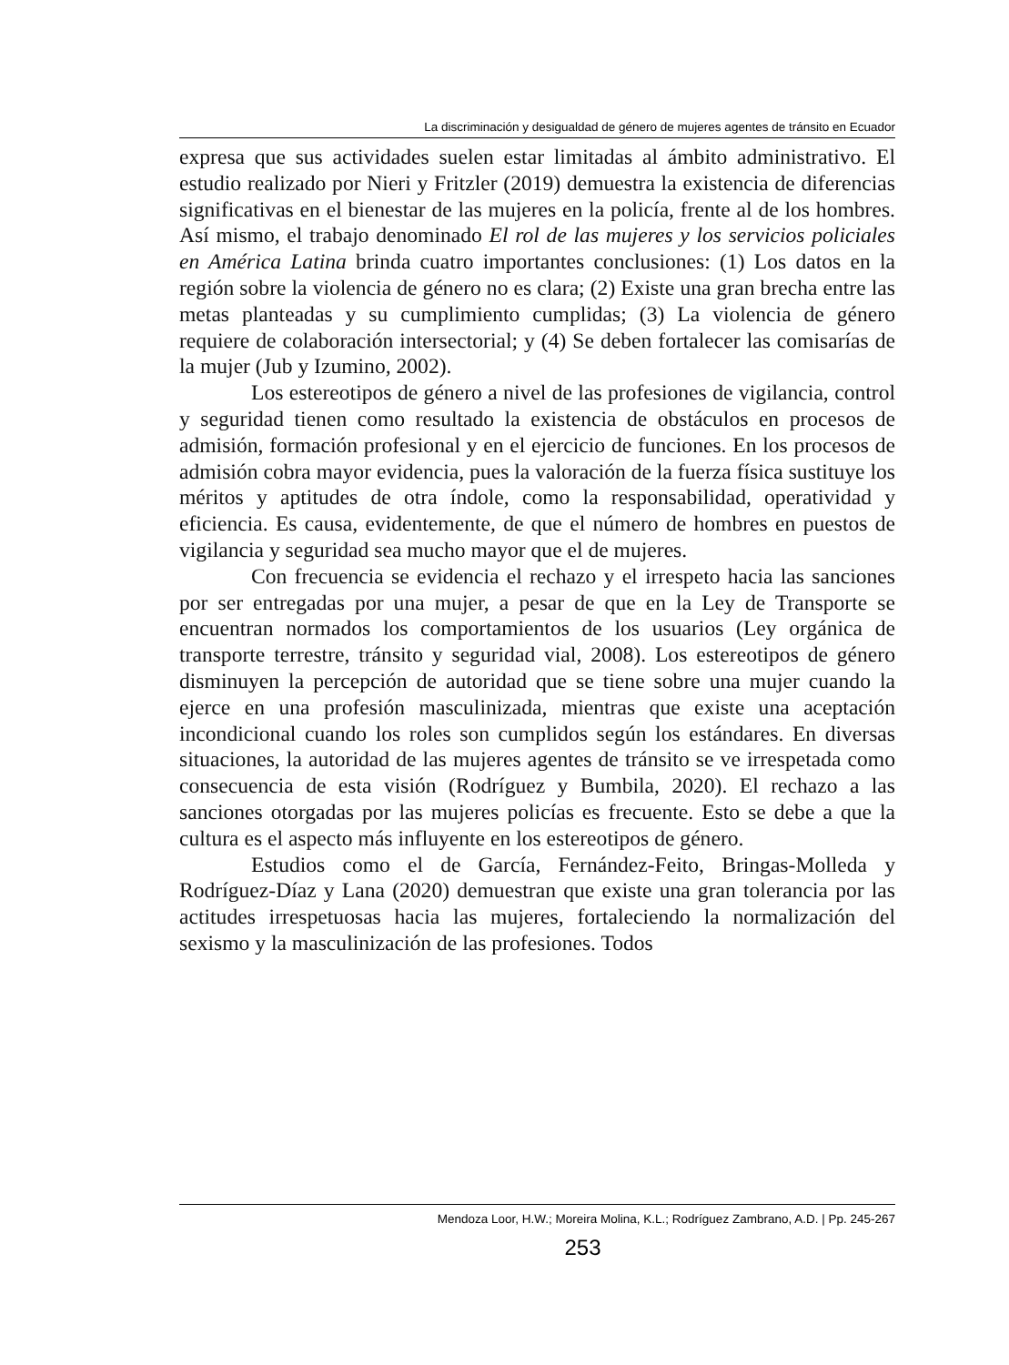La discriminación y desigualdad de género de mujeres agentes de tránsito en Ecuador
expresa que sus actividades suelen estar limitadas al ámbito administrativo. El estudio realizado por Nieri y Fritzler (2019) demuestra la existencia de diferencias significativas en el bienestar de las mujeres en la policía, frente al de los hombres. Así mismo, el trabajo denominado El rol de las mujeres y los servicios policiales en América Latina brinda cuatro importantes conclusiones: (1) Los datos en la región sobre la violencia de género no es clara; (2) Existe una gran brecha entre las metas planteadas y su cumplimiento cumplidas; (3) La violencia de género requiere de colaboración intersectorial; y (4) Se deben fortalecer las comisarías de la mujer (Jub y Izumino, 2002).
Los estereotipos de género a nivel de las profesiones de vigilancia, control y seguridad tienen como resultado la existencia de obstáculos en procesos de admisión, formación profesional y en el ejercicio de funciones. En los procesos de admisión cobra mayor evidencia, pues la valoración de la fuerza física sustituye los méritos y aptitudes de otra índole, como la responsabilidad, operatividad y eficiencia. Es causa, evidentemente, de que el número de hombres en puestos de vigilancia y seguridad sea mucho mayor que el de mujeres.
Con frecuencia se evidencia el rechazo y el irrespeto hacia las sanciones por ser entregadas por una mujer, a pesar de que en la Ley de Transporte se encuentran normados los comportamientos de los usuarios (Ley orgánica de transporte terrestre, tránsito y seguridad vial, 2008). Los estereotipos de género disminuyen la percepción de autoridad que se tiene sobre una mujer cuando la ejerce en una profesión masculinizada, mientras que existe una aceptación incondicional cuando los roles son cumplidos según los estándares. En diversas situaciones, la autoridad de las mujeres agentes de tránsito se ve irrespetada como consecuencia de esta visión (Rodríguez y Bumbila, 2020). El rechazo a las sanciones otorgadas por las mujeres policías es frecuente. Esto se debe a que la cultura es el aspecto más influyente en los estereotipos de género.
Estudios como el de García, Fernández-Feito, Bringas-Molleda y Rodríguez-Díaz y Lana (2020) demuestran que existe una gran tolerancia por las actitudes irrespetuosas hacia las mujeres, fortaleciendo la normalización del sexismo y la masculinización de las profesiones. Todos
Mendoza Loor, H.W.; Moreira Molina, K.L.; Rodríguez Zambrano, A.D. | Pp. 245-267
253